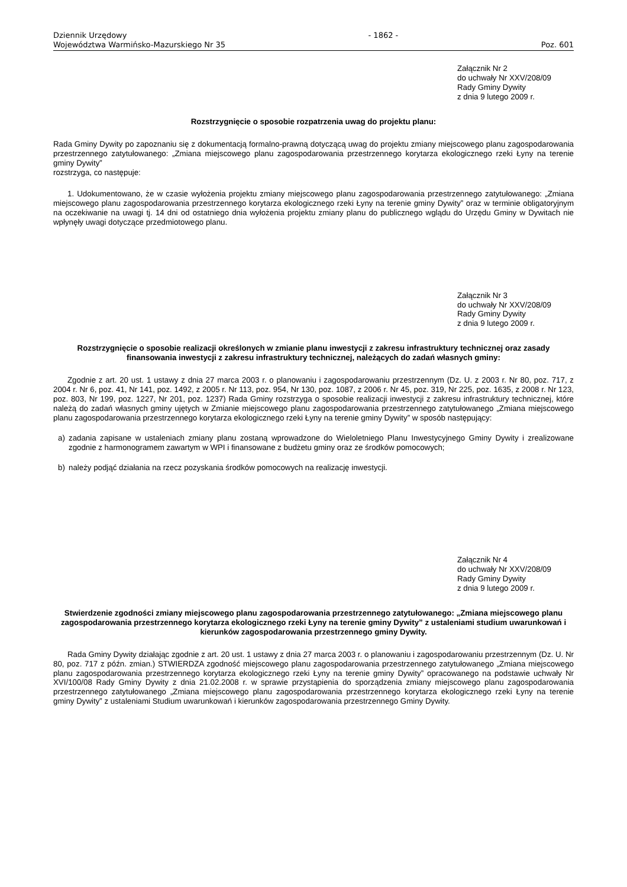Dziennik Urzędowy
Województwa Warmińsko-Mazurskiego Nr 35
- 1862 -
Poz. 601
Załącznik Nr 2
do uchwały Nr XXV/208/09
Rady Gminy Dywity
z dnia 9 lutego 2009 r.
Rozstrzygnięcie o sposobie rozpatrzenia uwag do projektu planu:
Rada Gminy Dywity po zapoznaniu się z dokumentacją formalno-prawną dotyczącą uwag do projektu zmiany miejscowego planu zagospodarowania przestrzennego zatytułowanego: „Zmiana miejscowego planu zagospodarowania przestrzennego korytarza ekologicznego rzeki Łyny na terenie gminy Dywity”
rozstrzyga, co następuje:
1. Udokumentowano, że w czasie wyłożenia projektu zmiany miejscowego planu zagospodarowania przestrzennego zatytułowanego: „Zmiana miejscowego planu zagospodarowania przestrzennego korytarza ekologicznego rzeki Łyny na terenie gminy Dywity” oraz w terminie obligatoryjnym na oczekiwanie na uwagi tj. 14 dni od ostatniego dnia wyłożenia projektu zmiany planu do publicznego wglądu do Urzędu Gminy w Dywitach nie wpłynęły uwagi dotyczące przedmiotowego planu.
Załącznik Nr 3
do uchwały Nr XXV/208/09
Rady Gminy Dywity
z dnia 9 lutego 2009 r.
Rozstrzygnięcie o sposobie realizacji określonych w zmianie planu inwestycji z zakresu infrastruktury technicznej oraz zasady finansowania inwestycji z zakresu infrastruktury technicznej, należących do zadań własnych gminy:
Zgodnie z art. 20 ust. 1 ustawy z dnia 27 marca 2003 r. o planowaniu i zagospodarowaniu przestrzennym (Dz. U. z 2003 r. Nr 80, poz. 717, z 2004 r. Nr 6, poz. 41, Nr 141, poz. 1492, z 2005 r. Nr 113, poz. 954, Nr 130, poz. 1087, z 2006 r. Nr 45, poz. 319, Nr 225, poz. 1635, z 2008 r. Nr 123, poz. 803, Nr 199, poz. 1227, Nr 201, poz. 1237) Rada Gminy rozstrzyga o sposobie realizacji inwestycji z zakresu infrastruktury technicznej, które należą do zadań własnych gminy ujętych w Zmianie miejscowego planu zagospodarowania przestrzennego zatytułowanego „Zmiana miejscowego planu zagospodarowania przestrzennego korytarza ekologicznego rzeki Łyny na terenie gminy Dywity” w sposób następujący:
a) zadania zapisane w ustaleniach zmiany planu zostaną wprowadzone do Wieloletniego Planu Inwestycyjnego Gminy Dywity i zrealizowane zgodnie z harmonogramem zawartym w WPI i finansowane z budżetu gminy oraz ze środków pomocowych;
b) należy podjąć działania na rzecz pozyskania środków pomocowych na realizację inwestycji.
Załącznik Nr 4
do uchwały Nr XXV/208/09
Rady Gminy Dywity
z dnia 9 lutego 2009 r.
Stwierdzenie zgodności zmiany miejscowego planu zagospodarowania przestrzennego zatytułowanego: „Zmiana miejscowego planu zagospodarowania przestrzennego korytarza ekologicznego rzeki Łyny na terenie gminy Dywity” z ustaleniami studium uwarunkowań i kierunków zagospodarowania przestrzennego gminy Dywity.
Rada Gminy Dywity działając zgodnie z art. 20 ust. 1 ustawy z dnia 27 marca 2003 r. o planowaniu i zagospodarowaniu przestrzennym (Dz. U. Nr 80, poz. 717 z późn. zmian.) STWIERDZA zgodność miejscowego planu zagospodarowania przestrzennego zatytułowanego „Zmiana miejscowego planu zagospodarowania przestrzennego korytarza ekologicznego rzeki Łyny na terenie gminy Dywity” opracowanego na podstawie uchwały Nr XVI/100/08 Rady Gminy Dywity z dnia 21.02.2008 r. w sprawie przystąpienia do sporządzenia zmiany miejscowego planu zagospodarowania przestrzennego zatytułowanego „Zmiana miejscowego planu zagospodarowania przestrzennego korytarza ekologicznego rzeki Łyny na terenie gminy Dywity” z ustaleniami Studium uwarunkowań i kierunków zagospodarowania przestrzennego Gminy Dywity.